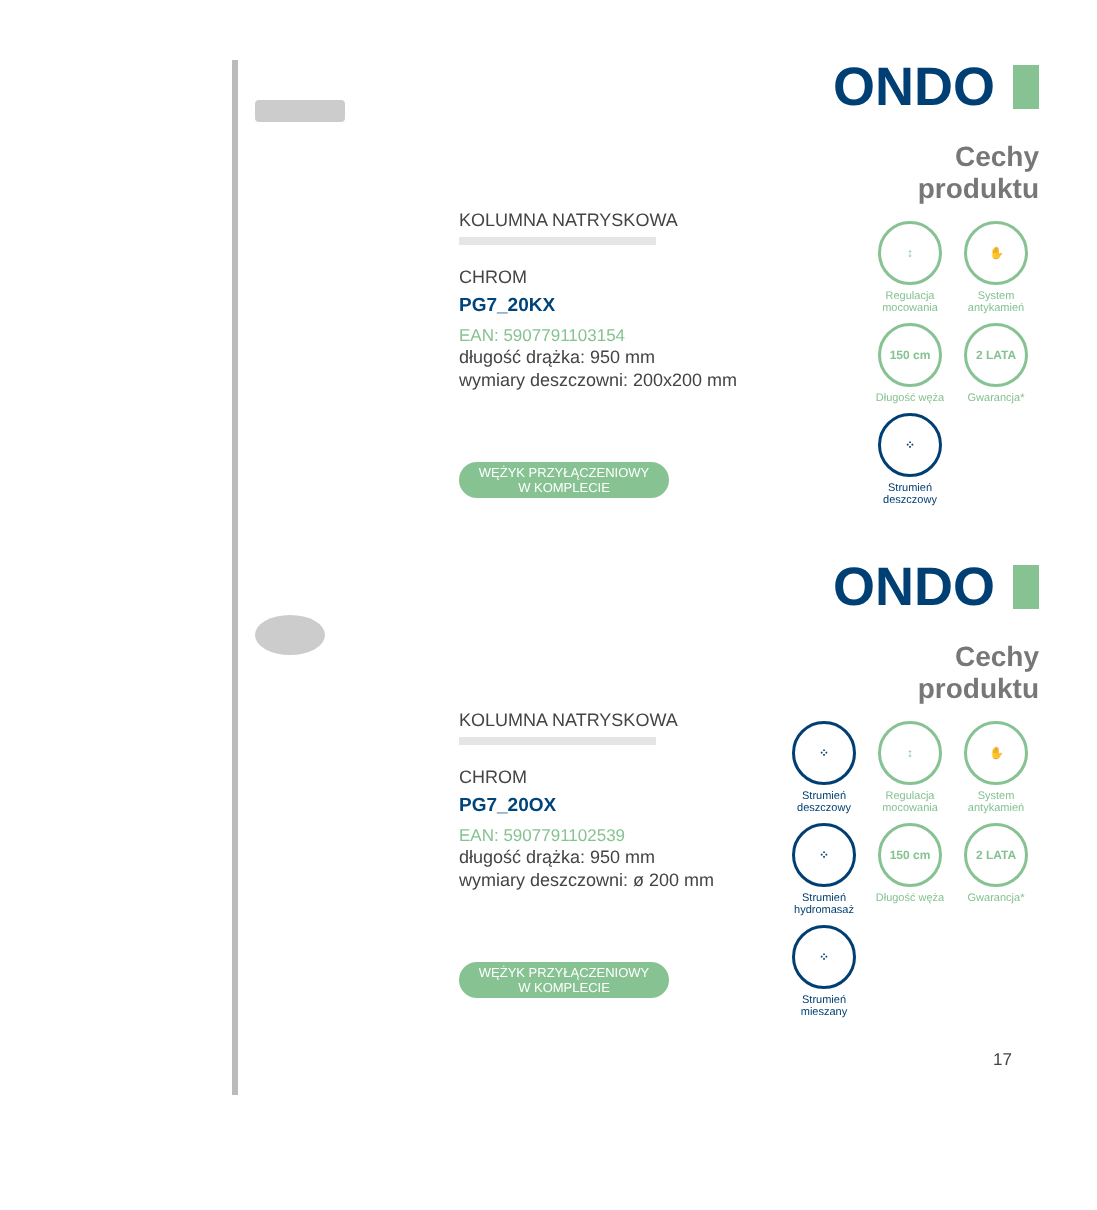KOLUMNA NATRYSKOWA
CHROM
PG7_20KX
EAN: 5907791103154
długość drążka: 950 mm
wymiary deszczowni: 200x200 mm
WĘŻYK PRZYŁĄCZENIOWY
W KOMPLECIE
ONDO
Cechy
produktu
↕
Regulacja mocowania
✋
System antykamień
150 cm
Długość węża
2 LATA
Gwarancja*
⁘
Strumień deszczowy
KOLUMNA NATRYSKOWA
CHROM
PG7_20OX
EAN: 5907791102539
długość drążka: 950 mm
wymiary deszczowni: ø 200 mm
WĘŻYK PRZYŁĄCZENIOWY
W KOMPLECIE
ONDO
Cechy
produktu
⁘
Strumień deszczowy
↕
Regulacja mocowania
✋
System antykamień
⁘
Strumień hydromasaż
150 cm
Długość węża
2 LATA
Gwarancja*
⁘
Strumień mieszany
17